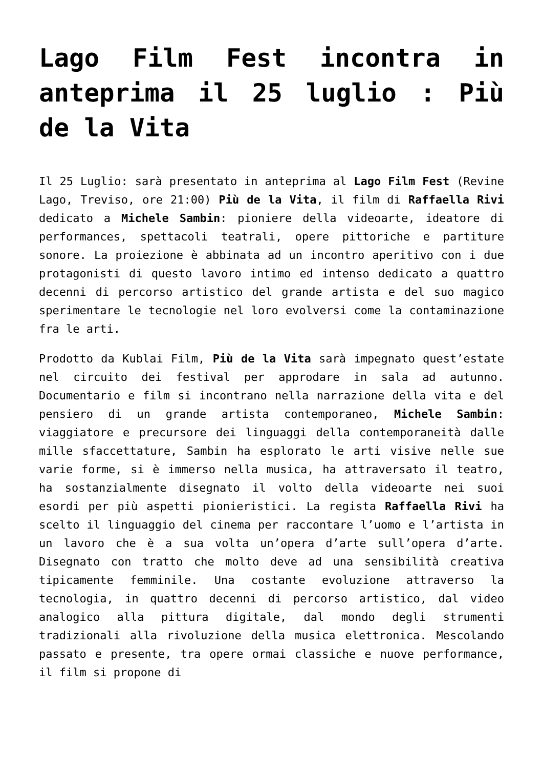Lago Film Fest incontra in anteprima il 25 luglio : Più de la Vita
Il 25 Luglio: sarà presentato in anteprima al Lago Film Fest (Revine Lago, Treviso, ore 21:00) Più de la Vita, il film di Raffaella Rivi dedicato a Michele Sambin: pioniere della videoarte, ideatore di performances, spettacoli teatrali, opere pittoriche e partiture sonore. La proiezione è abbinata ad un incontro aperitivo con i due protagonisti di questo lavoro intimo ed intenso dedicato a quattro decenni di percorso artistico del grande artista e del suo magico sperimentare le tecnologie nel loro evolversi come la contaminazione fra le arti.
Prodotto da Kublai Film, Più de la Vita sarà impegnato quest’estate nel circuito dei festival per approdare in sala ad autunno. Documentario e film si incontrano nella narrazione della vita e del pensiero di un grande artista contemporaneo, Michele Sambin: viaggiatore e precursore dei linguaggi della contemporaneità dalle mille sfaccettature, Sambin ha esplorato le arti visive nelle sue varie forme, si è immerso nella musica, ha attraversato il teatro, ha sostanzialmente disegnato il volto della videoarte nei suoi esordi per più aspetti pionieristici. La regista Raffaella Rivi ha scelto il linguaggio del cinema per raccontare l’uomo e l’artista in un lavoro che è a sua volta un’opera d’arte sull’opera d’arte. Disegnato con tratto che molto deve ad una sensibilità creativa tipicamente femminile. Una costante evoluzione attraverso la tecnologia, in quattro decenni di percorso artistico, dal video analogico alla pittura digitale, dal mondo degli strumenti tradizionali alla rivoluzione della musica elettronica. Mescolando passato e presente, tra opere ormai classiche e nuove performance, il film si propone di